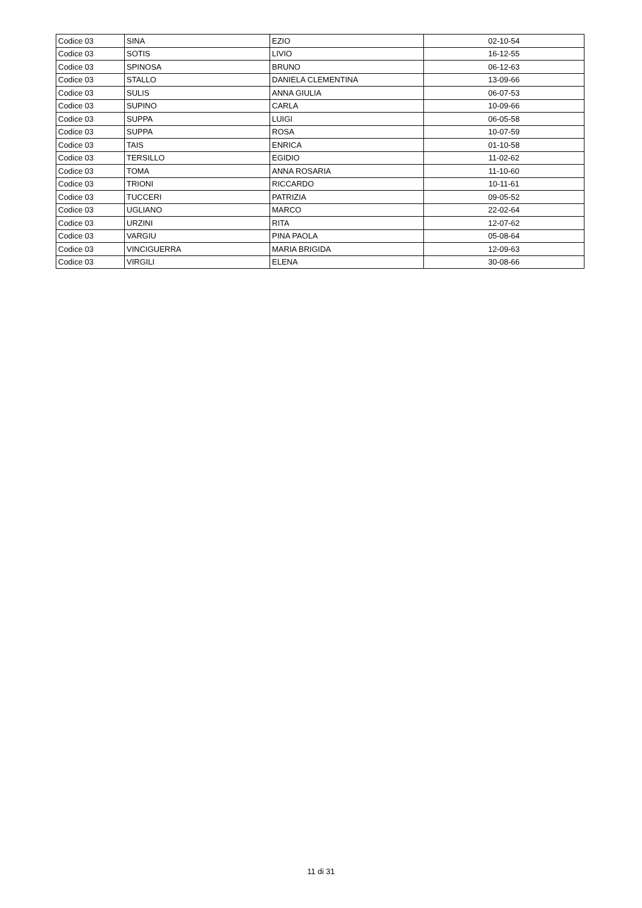| Codice 03 | SINA | EZIO | 02-10-54 |
| Codice 03 | SOTIS | LIVIO | 16-12-55 |
| Codice 03 | SPINOSA | BRUNO | 06-12-63 |
| Codice 03 | STALLO | DANIELA CLEMENTINA | 13-09-66 |
| Codice 03 | SULIS | ANNA GIULIA | 06-07-53 |
| Codice 03 | SUPINO | CARLA | 10-09-66 |
| Codice 03 | SUPPA | LUIGI | 06-05-58 |
| Codice 03 | SUPPA | ROSA | 10-07-59 |
| Codice 03 | TAIS | ENRICA | 01-10-58 |
| Codice 03 | TERSILLO | EGIDIO | 11-02-62 |
| Codice 03 | TOMA | ANNA ROSARIA | 11-10-60 |
| Codice 03 | TRIONI | RICCARDO | 10-11-61 |
| Codice 03 | TUCCERI | PATRIZIA | 09-05-52 |
| Codice 03 | UGLIANO | MARCO | 22-02-64 |
| Codice 03 | URZINI | RITA | 12-07-62 |
| Codice 03 | VARGIU | PINA PAOLA | 05-08-64 |
| Codice 03 | VINCIGUERRA | MARIA BRIGIDA | 12-09-63 |
| Codice 03 | VIRGILI | ELENA | 30-08-66 |
11 di 31